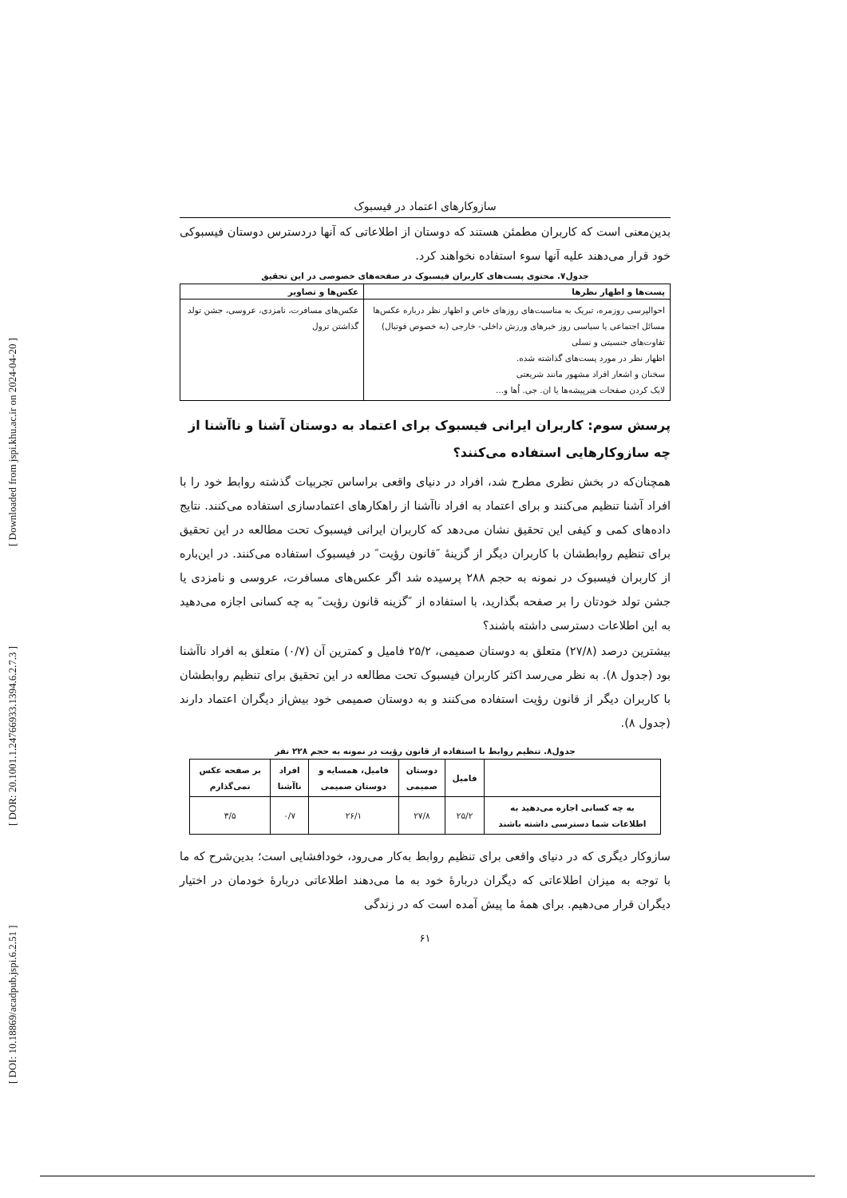[ DOI: 10.18869/acadpub.jspi.6.2.51 ] [ DOR: 20.1001.1.24766933.1394.6.2.7.3 ] [ Downloaded from jspi.khu.ac.ir on 2024-04-20 ]
سازوکارهای اعتماد در فیسبوک
بدین‌معنی است که کاربران مطمئن هستند که دوستان از اطلاعاتی که آنها دردسترس دوستان فیسبوکی خود قرار می‌دهند علیه آنها سوء استفاده نخواهند کرد.
جدول۷. محتوی پست‌های کاربران فیسبوک در صفحه‌های خصوصی در این تحقیق
| پست‌ها و اظهار نظرها | عکس‌ها و تصاویر |
| --- | --- |
| احوالپرسی روزمره، تبریک به مناسبت‌های روزهای خاص و اظهار نظر درباره عکس‌ها مسائل اجتماعی یا سیاسی روز خبرهای ورزش داخلی- خارجی (به خصوص فوتبال) تفاوت‌های جنسیتی و نسلی اظهار نظر در مورد پست‌های گذاشته شده. سخنان و اشعار افراد مشهور مانند شریعتی لایک کردن صفحات هنرپیشه‌ها یا ان. جی. اُها و... | عکس‌های مسافرت، نامزدی، عروسی، جشن تولد گذاشتن ترول |
پرسش سوم: کاربران ایرانی فیسبوک برای اعتماد به دوستان آشنا و ناآشنا از چه سازوکارهایی استفاده می‌کنند؟
همچنان‌که در بخش نظری مطرح شد، افراد در دنیای واقعی براساس تجربیات گذشته روابط خود را با افراد آشنا تنظیم می‌کنند و برای اعتماد به افراد ناآشنا از راهکارهای اعتمادسازی استفاده می‌کنند. نتایج داده‌های کمی و کیفی این تحقیق نشان می‌دهد که کاربران ایرانی فیسبوک تحت مطالعه در این تحقیق برای تنظیم روابطشان با کاربران دیگر از گزینهٔ ″قانون رؤیت″ در فیسبوک استفاده می‌کنند. در این‌باره از کاربران فیسبوک در نمونه به حجم ۲۸۸ پرسیده شد اگر عکس‌های مسافرت، عروسی و نامزدی یا جشن تولد خودتان را بر صفحه بگذارید، با استفاده از ″گزینه قانون رؤیت″ به چه کسانی اجازه می‌دهید به این اطلاعات دسترسی داشته باشند؟
بیشترین درصد (۲۷/۸) متعلق به دوستان صمیمی، ۲۵/۲ فامیل و کمترین آن (۰/۷) متعلق به افراد ناآشنا بود (جدول ۸). به نظر می‌رسد اکثر کاربران فیسبوک تحت مطالعه در این تحقیق برای تنظیم روابطشان با کاربران دیگر از قانون رؤیت استفاده می‌کنند و به دوستان صمیمی خود بیش‌از دیگران اعتماد دارند (جدول ۸).
جدول۸. تنظیم روابط با استفاده از قانون رؤیت در نمونه به حجم ۲۲۸ نفر
| | فامیل | دوستان صمیمی | فامیل، همسایه و دوستان صمیمی | افراد ناآشنا | بر صفحه عکس نمی‌گذارم |
| --- | --- | --- | --- | --- | --- |
| به چه کسانی اجازه می‌دهید به اطلاعات شما دسترسی داشته باشند | ۲۵/۲ | ۲۷/۸ | ۲۶/۱ | ۰/۷ | ۳/۵ |
سازوکار دیگری که در دنیای واقعی برای تنظیم روابط به‌کار می‌رود، خودافشایی است؛ بدین‌شرح که ما با توجه به میزان اطلاعاتی که دیگران دربارهٔ خود به ما می‌دهند اطلاعاتی دربارهٔ خودمان در اختیار دیگران قرار می‌دهیم. برای همهٔ ما پیش آمده است که در زندگی
۶۱